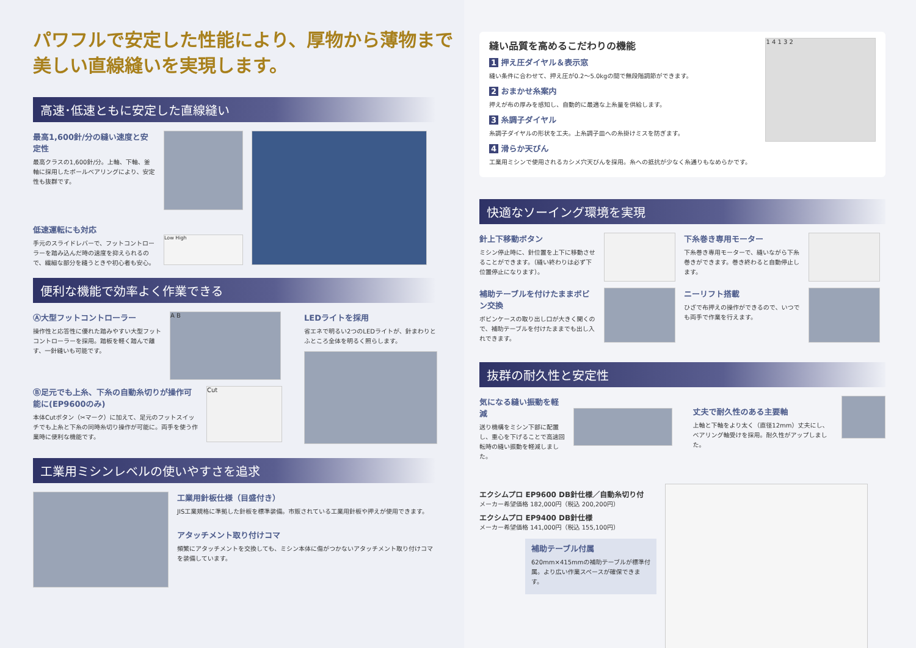パワフルで安定した性能により、厚物から薄物まで
美しい直線縫いを実現します。
高速･低速ともに安定した直線縫い
最高1,600針/分の縫い速度と安定性
最高クラスの1,600針/分。上軸、下軸、釜軸に採用したボールベアリングにより、安定性も抜群です。
低速運転にも対応
手元のスライドレバーで、フットコントローラーを踏み込んだ時の速度を抑えられるので、繊細な部分を縫うときや初心者も安心。
Low High
便利な機能で効率よく作業できる
Ⓐ大型フットコントローラー
操作性と応答性に優れた踏みやすい大型フットコントローラーを採用。踏板を軽く踏んで離す、一針縫いも可能です。
A B
Ⓑ足元でも上糸、下糸の自動糸切りが操作可能に(EP9600のみ)
本体Cutボタン（✂マーク）に加えて、足元のフットスイッチでも上糸と下糸の同時糸切り操作が可能に。両手を使う作業時に便利な機能です。
Cut
LEDライトを採用
省エネで明るい2つのLEDライトが、針まわりとふところ全体を明るく照らします。
工業用ミシンレベルの使いやすさを追求
工業用針板仕様（目盛付き）
JIS工業規格に準拠した針板を標準装備。市販されている工業用針板や押えが使用できます。
アタッチメント取り付けコマ
頻繁にアタッチメントを交換しても、ミシン本体に傷がつかないアタッチメント取り付けコマを装備しています。
縫い品質を高めるこだわりの機能
1 押え圧ダイヤル＆表示窓
縫い条件に合わせて、押え圧が0.2〜5.0kgの間で無段階調節ができます。
2 おまかせ糸案内
押えが布の厚みを感知し、自動的に最適な上糸量を供給します。
3 糸調子ダイヤル
糸調子ダイヤルの形状を工夫。上糸調子皿への糸掛けミスを防ぎます。
4 滑らか天びん
工業用ミシンで使用されるカシメ穴天びんを採用。糸への抵抗が少なく糸通りもなめらかです。
1 4 1 3 2
快適なソーイング環境を実現
針上下移動ボタン
ミシン停止時に、針位置を上下に移動させることができます。（縫い終わりは必ず下位置停止になります）。
下糸巻き専用モーター
下糸巻き専用モーターで、縫いながら下糸巻きができます。巻き終わると自動停止します。
補助テーブルを付けたままボビン交換
ボビンケースの取り出し口が大きく開くので、補助テーブルを付けたままでも出し入れできます。
ニーリフト搭載
ひざで布押えの操作ができるので、いつでも両手で作業を行えます。
抜群の耐久性と安定性
気になる縫い振動を軽減
送り機構をミシン下部に配置し、重心を下げることで高速回転時の縫い振動を軽減しました。
丈夫で耐久性のある主要軸
上軸と下軸をより太く（直径12mm）丈夫にし、ベアリング軸受けを採用。耐久性がアップしました。
エクシムプロ EP9600 DB針仕様／自動糸切り付
メーカー希望価格 182,000円（税込 200,200円）
エクシムプロ EP9400 DB針仕様
メーカー希望価格 141,000円（税込 155,100円）
補助テーブル付属
620mm×415mmの補助テーブルが標準付属。より広い作業スペースが確保できます。